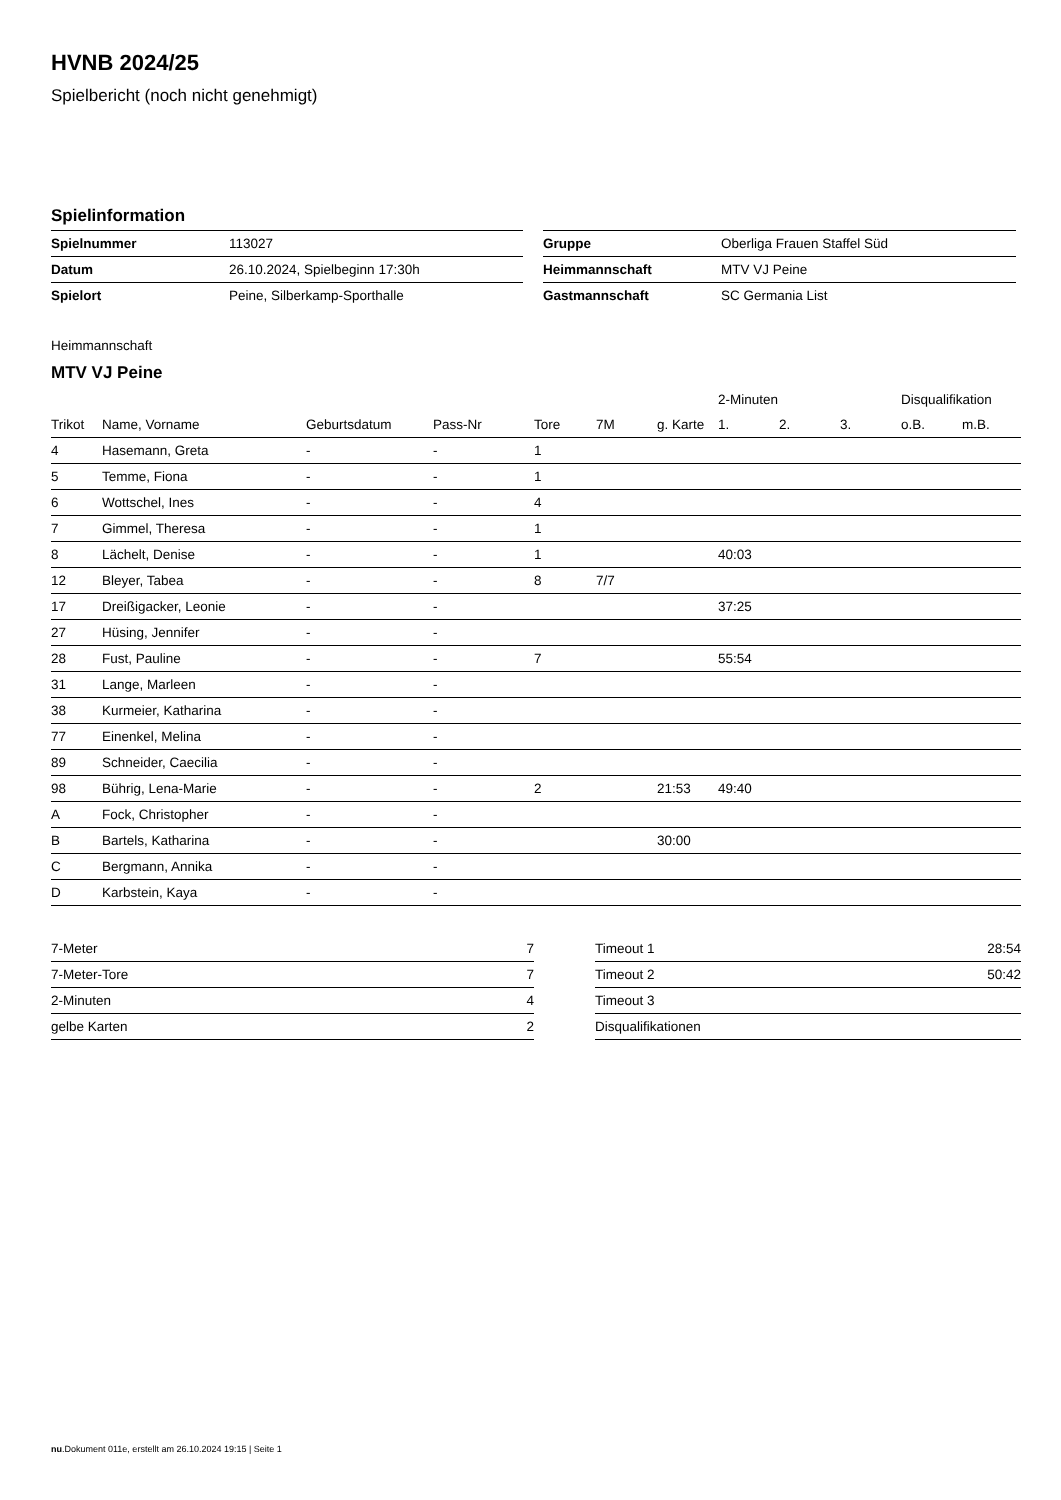HVNB 2024/25
Spielbericht (noch nicht genehmigt)
Spielinformation
| Spielnummer | 113027 |
| Datum | 26.10.2024, Spielbeginn 17:30h |
| Spielort | Peine, Silberkamp-Sporthalle |
| Gruppe | Oberliga Frauen Staffel Süd |
| Heimmannschaft | MTV VJ Peine |
| Gastmannschaft | SC Germania List |
Heimmannschaft
MTV VJ Peine
| | | | | | | | 2-Minuten | | | Disqualifikation | |
| --- | --- | --- | --- | --- | --- | --- | --- | --- | --- | --- | --- |
| Trikot | Name, Vorname | Geburtsdatum | Pass-Nr | Tore | 7M | g. Karte | 1. | 2. | 3. | o.B. | m.B. |
| 4 | Hasemann, Greta | - | - | 1 | | | | | | | |
| 5 | Temme, Fiona | - | - | 1 | | | | | | | |
| 6 | Wottschel, Ines | - | - | 4 | | | | | | | |
| 7 | Gimmel, Theresa | - | - | 1 | | | | | | | |
| 8 | Lächelt, Denise | - | - | 1 | | | 40:03 | | | | |
| 12 | Bleyer, Tabea | - | - | 8 | 7/7 | | | | | | |
| 17 | Dreißigacker, Leonie | - | - | | | | 37:25 | | | | |
| 27 | Hüsing, Jennifer | - | - | | | | | | | | |
| 28 | Fust, Pauline | - | - | 7 | | | 55:54 | | | | |
| 31 | Lange, Marleen | - | - | | | | | | | | |
| 38 | Kurmeier, Katharina | - | - | | | | | | | | |
| 77 | Einenkel, Melina | - | - | | | | | | | | |
| 89 | Schneider, Caecilia | - | - | | | | | | | | |
| 98 | Bührig, Lena-Marie | - | - | 2 | | 21:53 | 49:40 | | | | |
| A | Fock, Christopher | - | - | | | | | | | | |
| B | Bartels, Katharina | - | - | | | 30:00 | | | | | |
| C | Bergmann, Annika | - | - | | | | | | | | |
| D | Karbstein, Kaya | - | - | | | | | | | | |
| 7-Meter | 7 |
| 7-Meter-Tore | 7 |
| 2-Minuten | 4 |
| gelbe Karten | 2 |
| Timeout 1 | 28:54 |
| Timeout 2 | 50:42 |
| Timeout 3 | |
| Disqualifikationen | |
nu.Dokument 011e, erstellt am 26.10.2024 19:15 | Seite 1